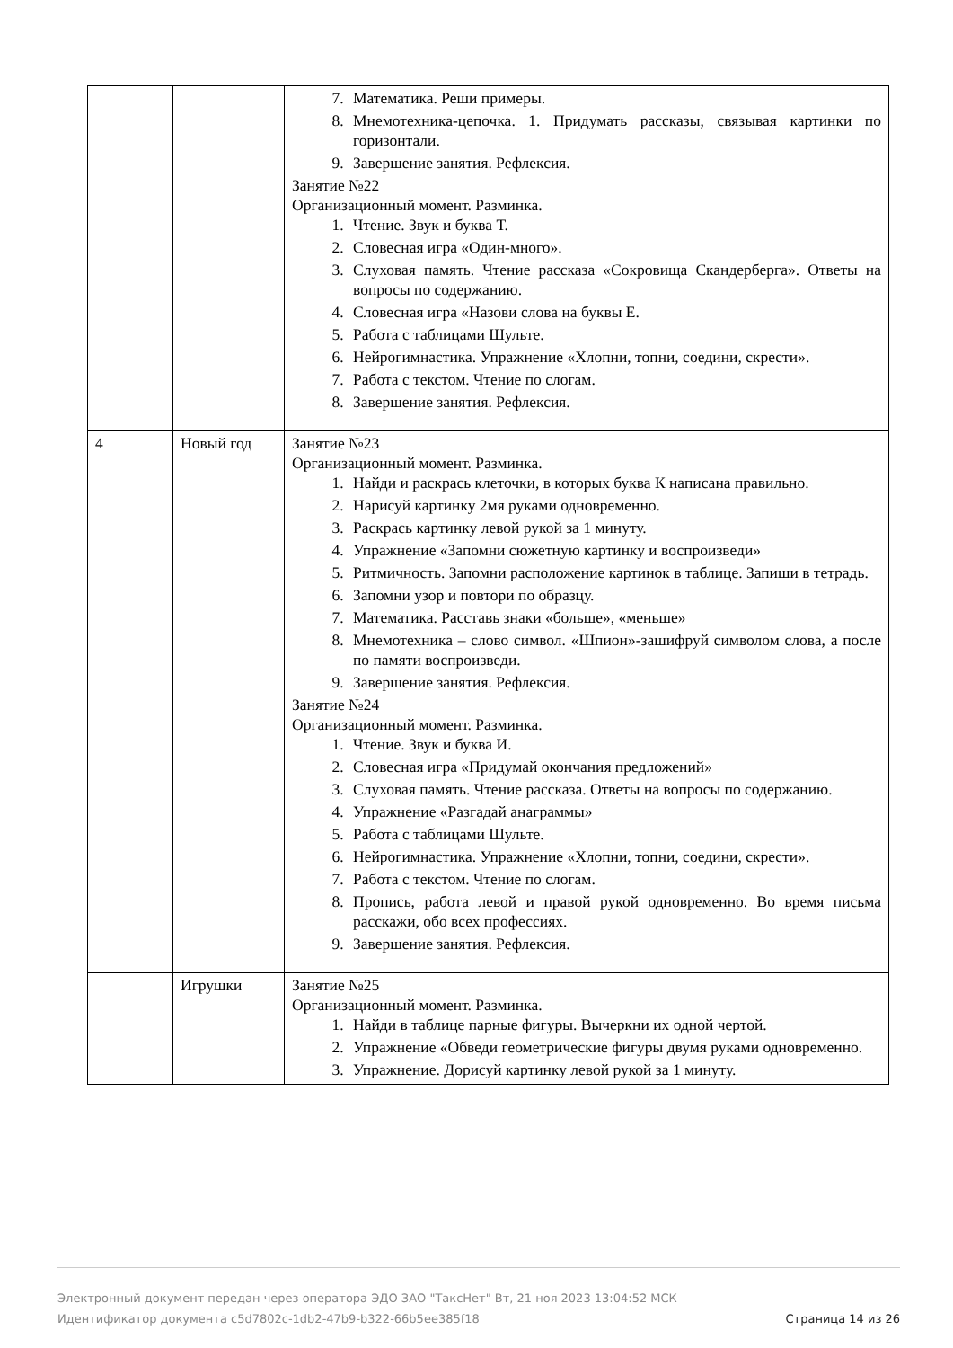| | | 7. Математика. Реши примеры. 8. Мнемотехника-цепочка. 1. Придумать рассказы, связывая картинки по горизонтали. 9. Завершение занятия. Рефлексия. Занятие №22 Организационный момент. Разминка. 1. Чтение. Звук и буква Т. 2. Словесная игра «Один-много». 3. Слуховая память. Чтение рассказа «Сокровища Скандерберга». Ответы на вопросы по содержанию. 4. Словесная игра «Назови слова на буквы Е. 5. Работа с таблицами Шульте. 6. Нейрогимнастика. Упражнение «Хлопни, топни, соедини, скрести». 7. Работа с текстом. Чтение по слогам. 8. Завершение занятия. Рефлексия. |
| 4 | Новый год | Занятие №23 Организационный момент. Разминка. 1. Найди и раскрась клеточки, в которых буква К написана правильно. 2. Нарисуй картинку 2мя руками одновременно. 3. Раскрась картинку левой рукой за 1 минуту. 4. Упражнение «Запомни сюжетную картинку и воспроизведи» 5. Ритмичность. Запомни расположение картинок в таблице. Запиши в тетрадь. 6. Запомни узор и повтори по образцу. 7. Математика. Расставь знаки «больше», «меньше» 8. Мнемотехника – слово символ. «Шпион»-зашифруй символом слова, а после по памяти воспроизведи. 9. Завершение занятия. Рефлексия. Занятие №24 Организационный момент. Разминка. 1. Чтение. Звук и буква И. 2. Словесная игра «Придумай окончания предложений» 3. Слуховая память. Чтение рассказа. Ответы на вопросы по содержанию. 4. Упражнение «Разгадай анаграммы» 5. Работа с таблицами Шульте. 6. Нейрогимнастика. Упражнение «Хлопни, топни, соедини, скрести». 7. Работа с текстом. Чтение по слогам. 8. Пропись, работа левой и правой рукой одновременно. Во время письма расскажи, обо всех профессиях. 9. Завершение занятия. Рефлексия. |
| | Игрушки | Занятие №25 Организационный момент. Разминка. 1. Найди в таблице парные фигуры. Вычеркни их одной чертой. 2. Упражнение «Обведи геометрические фигуры двумя руками одновременно. 3. Упражнение. Дорисуй картинку левой рукой за 1 минуту. |
Электронный документ передан через оператора ЭДО ЗАО "ТаксНет" Вт, 21 ноя 2023 13:04:52 МСК
Идентификатор документа c5d7802c-1db2-47b9-b322-66b5ee385f18 Страница 14 из 26